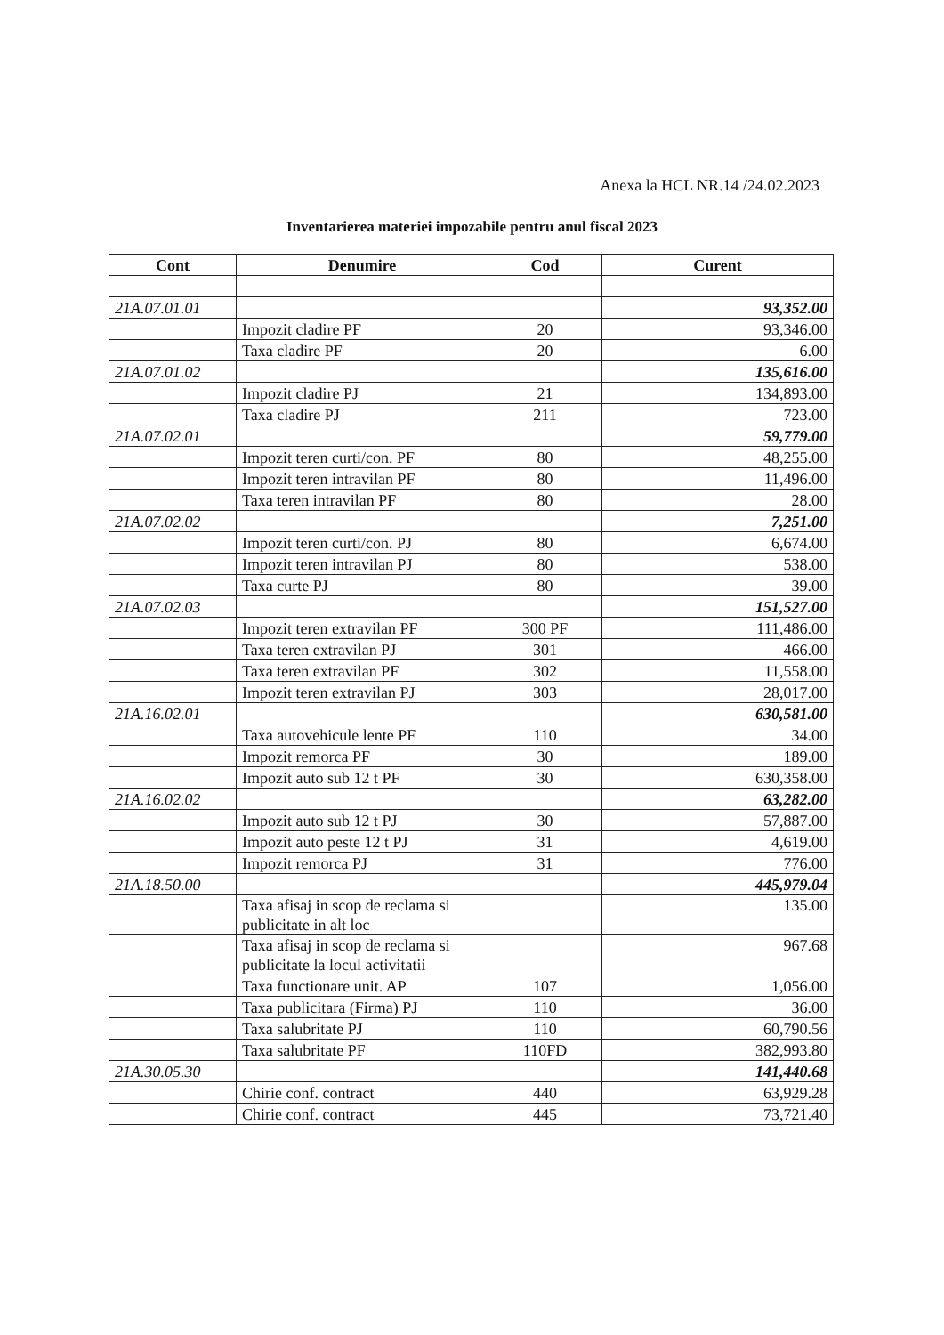Anexa la HCL NR.14 /24.02.2023
Inventarierea materiei impozabile pentru anul fiscal 2023
| Cont | Denumire | Cod | Curent |
| --- | --- | --- | --- |
| 21A.07.01.01 | | | 93,352.00 |
| | Impozit cladire PF | 20 | 93,346.00 |
| | Taxa cladire PF | 20 | 6.00 |
| 21A.07.01.02 | | | 135,616.00 |
| | Impozit cladire PJ | 21 | 134,893.00 |
| | Taxa cladire PJ | 211 | 723.00 |
| 21A.07.02.01 | | | 59,779.00 |
| | Impozit teren curti/con. PF | 80 | 48,255.00 |
| | Impozit teren intravilan PF | 80 | 11,496.00 |
| | Taxa teren intravilan PF | 80 | 28.00 |
| 21A.07.02.02 | | | 7,251.00 |
| | Impozit teren curti/con. PJ | 80 | 6,674.00 |
| | Impozit teren intravilan PJ | 80 | 538.00 |
| | Taxa curte PJ | 80 | 39.00 |
| 21A.07.02.03 | | | 151,527.00 |
| | Impozit teren extravilan PF | 300 PF | 111,486.00 |
| | Taxa teren extravilan PJ | 301 | 466.00 |
| | Taxa teren extravilan PF | 302 | 11,558.00 |
| | Impozit teren extravilan PJ | 303 | 28,017.00 |
| 21A.16.02.01 | | | 630,581.00 |
| | Taxa autovehicule lente PF | 110 | 34.00 |
| | Impozit remorca PF | 30 | 189.00 |
| | Impozit auto sub 12 t PF | 30 | 630,358.00 |
| 21A.16.02.02 | | | 63,282.00 |
| | Impozit auto sub 12 t PJ | 30 | 57,887.00 |
| | Impozit auto peste 12 t PJ | 31 | 4,619.00 |
| | Impozit remorca PJ | 31 | 776.00 |
| 21A.18.50.00 | | | 445,979.04 |
| | Taxa afisaj in scop de reclama si publicitate in alt loc | | 135.00 |
| | Taxa afisaj in scop de reclama si publicitate la locul activitatii | | 967.68 |
| | Taxa functionare unit. AP | 107 | 1,056.00 |
| | Taxa publicitara (Firma) PJ | 110 | 36.00 |
| | Taxa salubritate PJ | 110 | 60,790.56 |
| | Taxa salubritate PF | 110FD | 382,993.80 |
| 21A.30.05.30 | | | 141,440.68 |
| | Chirie conf. contract | 440 | 63,929.28 |
| | Chirie conf. contract | 445 | 73,721.40 |